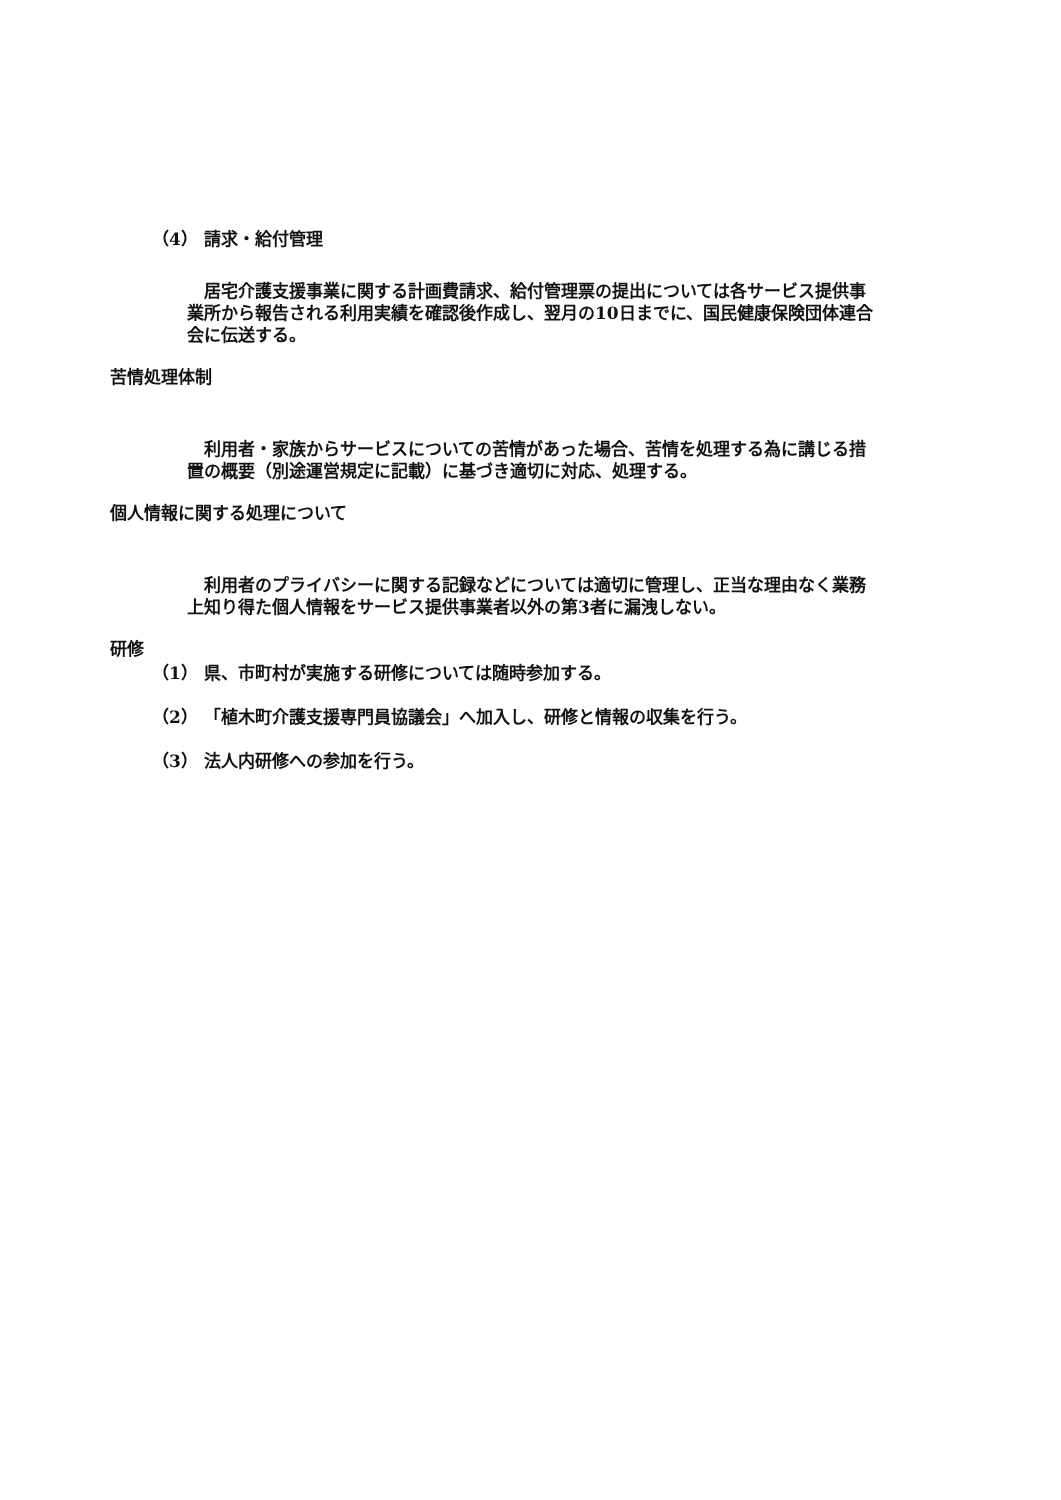（4） 請求・給付管理
　居宅介護支援事業に関する計画費請求、給付管理票の提出については各サービス提供事業所から報告される利用実績を確認後作成し、翌月の10日までに、国民健康保険団体連合会に伝送する。
苦情処理体制
　利用者・家族からサービスについての苦情があった場合、苦情を処理する為に講じる措置の概要（別途運営規定に記載）に基づき適切に対応、処理する。
個人情報に関する処理について
　利用者のプライバシーに関する記録などについては適切に管理し、正当な理由なく業務上知り得た個人情報をサービス提供事業者以外の第3者に漏洩しない。
研修
（1） 県、市町村が実施する研修については随時参加する。
（2） 「植木町介護支援専門員協議会」へ加入し、研修と情報の収集を行う。
（3） 法人内研修への参加を行う。